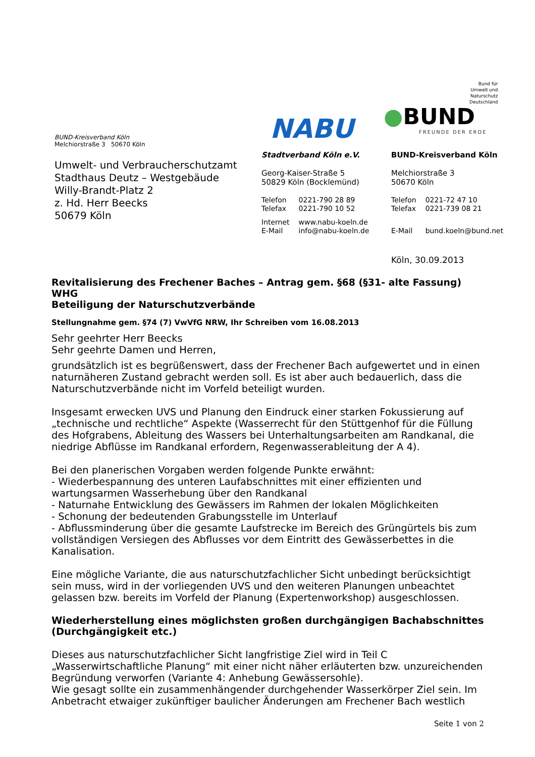NABU
Bund für
Umwelt und
Naturschutz
Deutschland
●BUND
FREUNDE DER ERDE
BUND-Kreisverband Köln
Melchiorstraße 3 50670 Köln
Umwelt- und Verbraucherschutzamt
Stadthaus Deutz – Westgebäude
Willy-Brandt-Platz 2
z. Hd. Herr Beecks
50679 Köln
Stadtverband Köln e.V.
Georg-Kaiser-Straße 5
50829 Köln (Bocklemünd)
| Telefon | 0221-790 28 89 |
| Telefax | 0221-790 10 52 |
| Internet | www.nabu-koeln.de |
| E-Mail | info@nabu-koeln.de |
BUND-Kreisverband Köln
Melchiorstraße 3
50670 Köln
| Telefon | 0221-72 47 10 |
| Telefax | 0221-739 08 21 |
| E-Mail | bund.koeln@bund.net |
Köln, 30.09.2013
Revitalisierung des Frechener Baches – Antrag gem. §68 (§31- alte Fassung) WHG
Beteiligung der Naturschutzverbände
Stellungnahme gem. §74 (7) VwVfG NRW, Ihr Schreiben vom 16.08.2013
Sehr geehrter Herr Beecks
Sehr geehrte Damen und Herren,
grundsätzlich ist es begrüßenswert, dass der Frechener Bach aufgewertet und in einen naturnäheren Zustand gebracht werden soll. Es ist aber auch bedauerlich, dass die Naturschutzverbände nicht im Vorfeld beteiligt wurden.
Insgesamt erwecken UVS und Planung den Eindruck einer starken Fokussierung auf „technische und rechtliche“ Aspekte (Wasserrecht für den Stüttgenhof für die Füllung des Hofgrabens, Ableitung des Wassers bei Unterhaltungsarbeiten am Randkanal, die niedrige Abflüsse im Randkanal erfordern, Regenwasserableitung der A 4).
Bei den planerischen Vorgaben werden folgende Punkte erwähnt:
- Wiederbespannung des unteren Laufabschnittes mit einer effizienten und wartungsarmen Wasserhebung über den Randkanal
- Naturnahe Entwicklung des Gewässers im Rahmen der lokalen Möglichkeiten
- Schonung der bedeutenden Grabungsstelle im Unterlauf
- Abflussminderung über die gesamte Laufstrecke im Bereich des Grüngürtels bis zum vollständigen Versiegen des Abflusses vor dem Eintritt des Gewässerbettes in die Kanalisation.
Eine mögliche Variante, die aus naturschutzfachlicher Sicht unbedingt berücksichtigt sein muss, wird in der vorliegenden UVS und den weiteren Planungen unbeachtet gelassen bzw. bereits im Vorfeld der Planung (Expertenworkshop) ausgeschlossen.
Wiederherstellung eines möglichsten großen durchgängigen Bachabschnittes (Durchgängigkeit etc.)
Dieses aus naturschutzfachlicher Sicht langfristige Ziel wird in Teil C „Wasserwirtschaftliche Planung“ mit einer nicht näher erläuterten bzw. unzureichenden Begründung verworfen (Variante 4: Anhebung Gewässersohle).
Wie gesagt sollte ein zusammenhängender durchgehender Wasserkörper Ziel sein. Im Anbetracht etwaiger zukünftiger baulicher Änderungen am Frechener Bach westlich
Seite 1 von 2